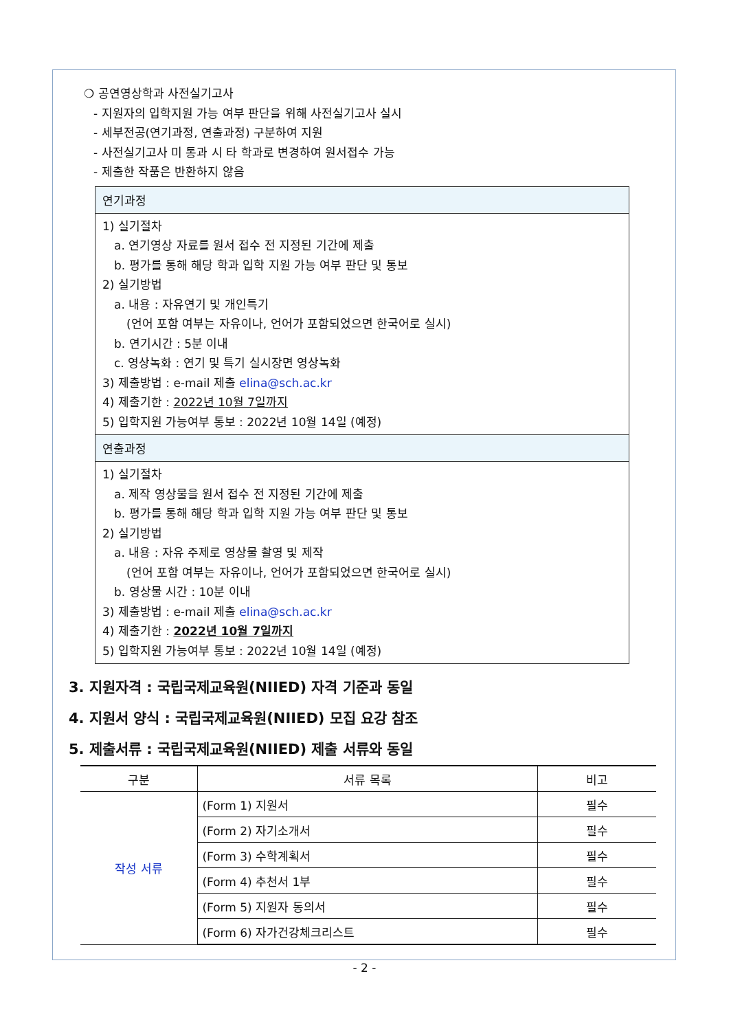❍ 공연영상학과 사전실기고사
- 지원자의 입학지원 가능 여부 판단을 위해 사전실기고사 실시
- 세부전공(연기과정, 연출과정) 구분하여 지원
- 사전실기고사 미 통과 시 타 학과로 변경하여 원서접수 가능
- 제출한 작품은 반환하지 않음
연기과정
1) 실기절차
a. 연기영상 자료를 원서 접수 전 지정된 기간에 제출
b. 평가를 통해 해당 학과 입학 지원 가능 여부 판단 및 통보
2) 실기방법
a. 내용 : 자유연기 및 개인특기
(언어 포함 여부는 자유이나, 언어가 포함되었으면 한국어로 실시)
b. 연기시간 : 5분 이내
c. 영상녹화 : 연기 및 특기 실시장면 영상녹화
3) 제출방법 : e-mail 제출 elina@sch.ac.kr
4) 제출기한 : 2022년 10월 7일까지
5) 입학지원 가능여부 통보 : 2022년 10월 14일 (예정)
연출과정
1) 실기절차
a. 제작 영상물을 원서 접수 전 지정된 기간에 제출
b. 평가를 통해 해당 학과 입학 지원 가능 여부 판단 및 통보
2) 실기방법
a. 내용 : 자유 주제로 영상물 촬영 및 제작
(언어 포함 여부는 자유이나, 언어가 포함되었으면 한국어로 실시)
b. 영상물 시간 : 10분 이내
3) 제출방법 : e-mail 제출 elina@sch.ac.kr
4) 제출기한 : 2022년 10월 7일까지
5) 입학지원 가능여부 통보 : 2022년 10월 14일 (예정)
3. 지원자격 : 국립국제교육원(NIIED) 자격 기준과 동일
4. 지원서 양식 : 국립국제교육원(NIIED) 모집 요강 참조
5. 제출서류 : 국립국제교육원(NIIED) 제출 서류와 동일
| 구분 | 서류 목록 | 비고 |
| --- | --- | --- |
| 작성 서류 | (Form 1) 지원서 | 필수 |
| | (Form 2) 자기소개서 | 필수 |
| | (Form 3) 수학계획서 | 필수 |
| | (Form 4) 추천서 1부 | 필수 |
| | (Form 5) 지원자 동의서 | 필수 |
| | (Form 6) 자가건강체크리스트 | 필수 |
- 2 -